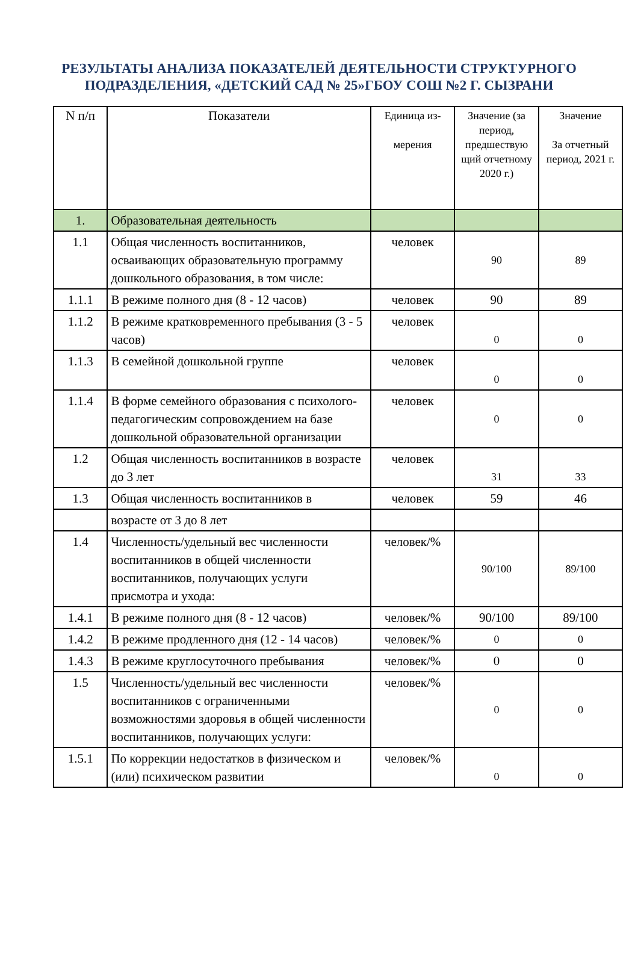РЕЗУЛЬТАТЫ АНАЛИЗА ПОКАЗАТЕЛЕЙ ДЕЯТЕЛЬНОСТИ СТРУКТУРНОГО ПОДРАЗДЕЛЕНИЯ, «ДЕТСКИЙ САД № 25»ГБОУ СОШ №2 Г. СЫЗРАНИ
| N п/п | Показатели | Единица из- мерения | Значение (за период, предшествую щий отчетному 2020 г.) | Значение За отчетный период, 2021 г. |
| --- | --- | --- | --- | --- |
| 1. | Образовательная деятельность | | | |
| 1.1 | Общая численность воспитанников, осваивающих образовательную программу дошкольного образования, в том числе: | человек | 90 | 89 |
| 1.1.1 | В режиме полного дня (8 - 12 часов) | человек | 90 | 89 |
| 1.1.2 | В режиме кратковременного пребывания (3 - 5 часов) | человек | 0 | 0 |
| 1.1.3 | В семейной дошкольной группе | человек | 0 | 0 |
| 1.1.4 | В форме семейного образования с психолого-педагогическим сопровождением на базе дошкольной образовательной организации | человек | 0 | 0 |
| 1.2 | Общая численность воспитанников в возрасте до 3 лет | человек | 31 | 33 |
| 1.3 | Общая численность воспитанников в | человек | 59 | 46 |
| | возрасте от 3 до 8 лет | | | |
| 1.4 | Численность/удельный вес численности воспитанников в общей численности воспитанников, получающих услуги присмотра и ухода: | человек/% | 90/100 | 89/100 |
| 1.4.1 | В режиме полного дня (8 - 12 часов) | человек/% | 90/100 | 89/100 |
| 1.4.2 | В режиме продленного дня (12 - 14 часов) | человек/% | 0 | 0 |
| 1.4.3 | В режиме круглосуточного пребывания | человек/% | 0 | 0 |
| 1.5 | Численность/удельный вес численности воспитанников с ограниченными возможностями здоровья в общей численности воспитанников, получающих услуги: | человек/% | 0 | 0 |
| 1.5.1 | По коррекции недостатков в физическом и (или) психическом развитии | человек/% | 0 | 0 |